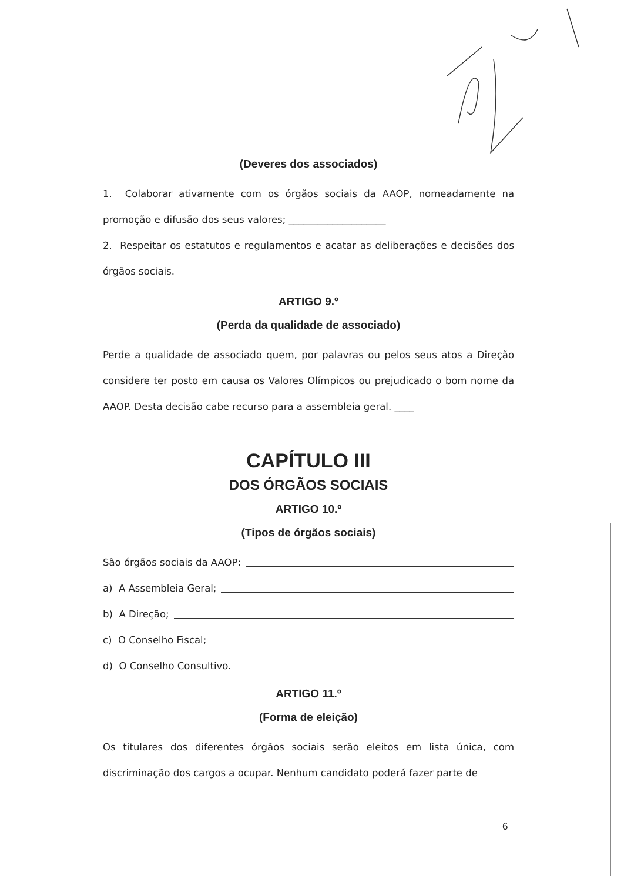(Deveres dos associados)
1. Colaborar ativamente com os órgãos sociais da AAOP, nomeadamente na promoção e difusão dos seus valores; ____________________
2. Respeitar os estatutos e regulamentos e acatar as deliberações e decisões dos órgãos sociais.
ARTIGO 9.º
(Perda da qualidade de associado)
Perde a qualidade de associado quem, por palavras ou pelos seus atos a Direção considere ter posto em causa os Valores Olímpicos ou prejudicado o bom nome da AAOP. Desta decisão cabe recurso para a assembleia geral. ____
CAPÍTULO III
DOS ÓRGÃOS SOCIAIS
ARTIGO 10.º
(Tipos de órgãos sociais)
São órgãos sociais da AAOP:
a) A Assembleia Geral;
b) A Direção;
c) O Conselho Fiscal;
d) O Conselho Consultivo.
ARTIGO 11.º
(Forma de eleição)
Os titulares dos diferentes órgãos sociais serão eleitos em lista única, com discriminação dos cargos a ocupar. Nenhum candidato poderá fazer parte de
6